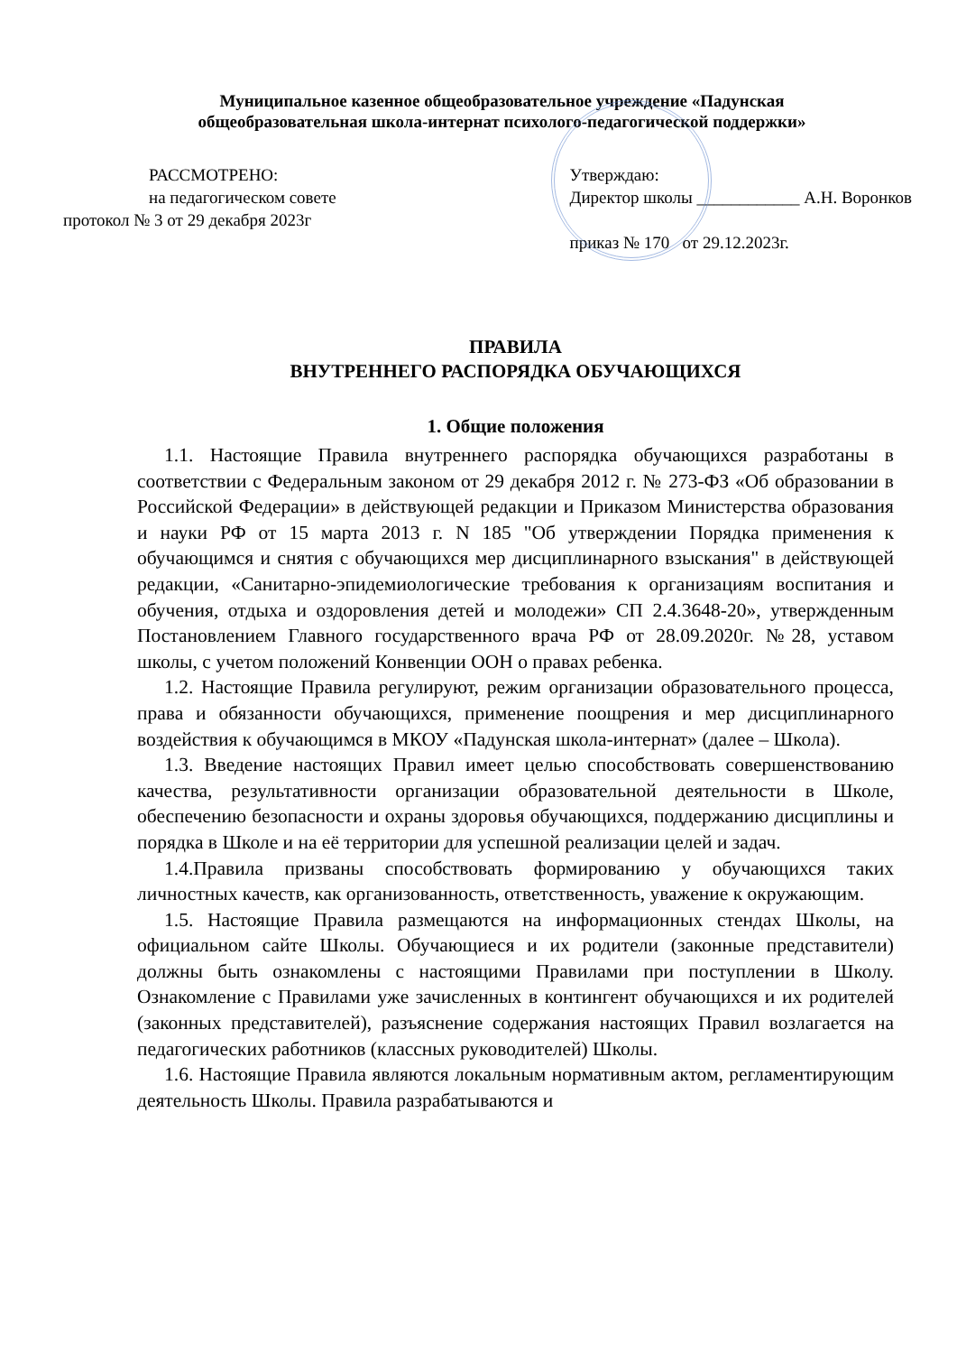Муниципальное казенное общеобразовательное учреждение «Падунская
общеобразовательная школа-интернат психолого-педагогической поддержки»
РАССМОТРЕНО:
на педагогическом совете
протокол № 3 от 29 декабря 2023г
Утверждаю:
Директор школы ____________ А.Н. Воронков
приказ № 170 от 29.12.2023г.
ПРАВИЛА
ВНУТРЕННЕГО РАСПОРЯДКА ОБУЧАЮЩИХСЯ
1. Общие положения
1.1. Настоящие Правила внутреннего распорядка обучающихся разработаны в соответствии с Федеральным законом от 29 декабря 2012 г. № 273-ФЗ «Об образовании в Российской Федерации» в действующей редакции и Приказом Министерства образования и науки РФ от 15 марта 2013 г. N 185 "Об утверждении Порядка применения к обучающимся и снятия с обучающихся мер дисциплинарного взыскания" в действующей редакции, «Санитарно-эпидемиологические требования к организациям воспитания и обучения, отдыха и оздоровления детей и молодежи» СП 2.4.3648-20», утвержденным Постановлением Главного государственного врача РФ от 28.09.2020г. №28, уставом школы, с учетом положений Конвенции ООН о правах ребенка.
1.2. Настоящие Правила регулируют, режим организации образовательного процесса, права и обязанности обучающихся, применение поощрения и мер дисциплинарного воздействия к обучающимся в МКОУ «Падунская школа-интернат» (далее – Школа).
1.3. Введение настоящих Правил имеет целью способствовать совершенствованию качества, результативности организации образовательной деятельности в Школе, обеспечению безопасности и охраны здоровья обучающихся, поддержанию дисциплины и порядка в Школе и на её территории для успешной реализации целей и задач.
1.4.Правила призваны способствовать формированию у обучающихся таких личностных качеств, как организованность, ответственность, уважение к окружающим.
1.5. Настоящие Правила размещаются на информационных стендах Школы, на официальном сайте Школы. Обучающиеся и их родители (законные представители) должны быть ознакомлены с настоящими Правилами при поступлении в Школу. Ознакомление с Правилами уже зачисленных в контингент обучающихся и их родителей (законных представителей), разъяснение содержания настоящих Правил возлагается на педагогических работников (классных руководителей) Школы.
1.6. Настоящие Правила являются локальным нормативным актом, регламентирующим деятельность Школы. Правила разрабатываются и